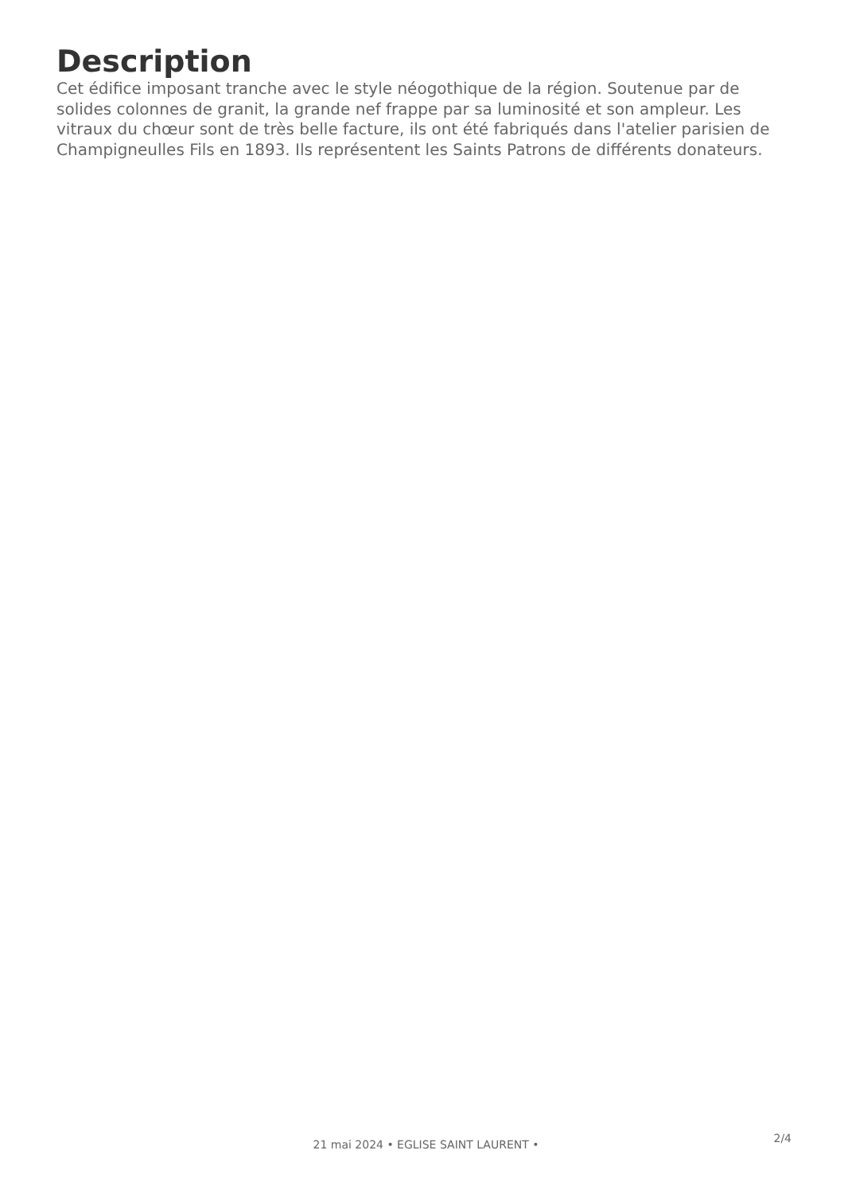Description
Cet édifice imposant tranche avec le style néogothique de la région. Soutenue par de solides colonnes de granit, la grande nef frappe par sa luminosité et son ampleur. Les vitraux du chœur sont de très belle facture, ils ont été fabriqués dans l'atelier parisien de Champigneulles Fils en 1893. Ils représentent les Saints Patrons de différents donateurs.
2/4
21 mai 2024 • EGLISE SAINT LAURENT •